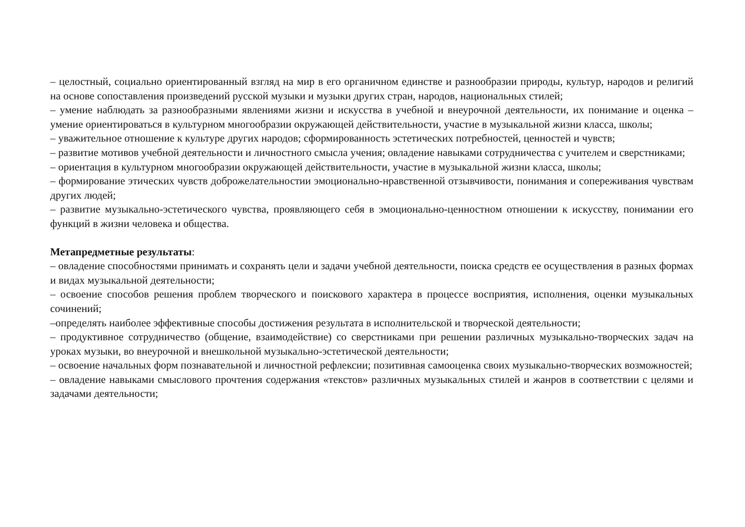– целостный, социально ориентированный взгляд на мир в его органичном единстве и разнообразии природы, культур, народов и религий на основе сопоставления произведений русской музыки и музыки других стран, народов, национальных стилей;
– умение наблюдать за разнообразными явлениями жизни и искусства в учебной и внеурочной деятельности, их понимание и оценка – умение ориентироваться в культурном многообразии окружающей действительности, участие в музыкальной жизни класса, школы;
– уважительное отношение к культуре других народов; сформированность эстетических потребностей, ценностей и чувств;
– развитие мотивов учебной деятельности и личностного смысла учения; овладение навыками сотрудничества с учителем и сверстниками;
– ориентация в культурном многообразии окружающей действительности, участие в музыкальной жизни класса, школы;
– формирование этических чувств доброжелательностии эмоционально-нравственной отзывчивости, понимания и сопереживания чувствам других людей;
– развитие музыкально-эстетического чувства, проявляющего себя в эмоционально-ценностном отношении к искусству, понимании его функций в жизни человека и общества.
Метапредметные результаты:
– овладение способностями принимать и сохранять цели и задачи учебной деятельности, поиска средств ее осуществления в разных формах и видах музыкальной деятельности;
– освоение способов решения проблем творческого и поискового характера в процессе восприятия, исполнения, оценки музыкальных сочинений;
–определять наиболее эффективные способы достижения результата в исполнительской и творческой деятельности;
– продуктивное сотрудничество (общение, взаимодействие) со сверстниками при решении различных музыкально-творческих задач на уроках музыки, во внеурочной и внешкольной музыкально-эстетической деятельности;
– освоение начальных форм познавательной и личностной рефлексии; позитивная самооценка своих музыкально-творческих возможностей;
– овладение навыками смыслового прочтения содержания «текстов» различных музыкальных стилей и жанров в соответствии с целями и задачами деятельности;